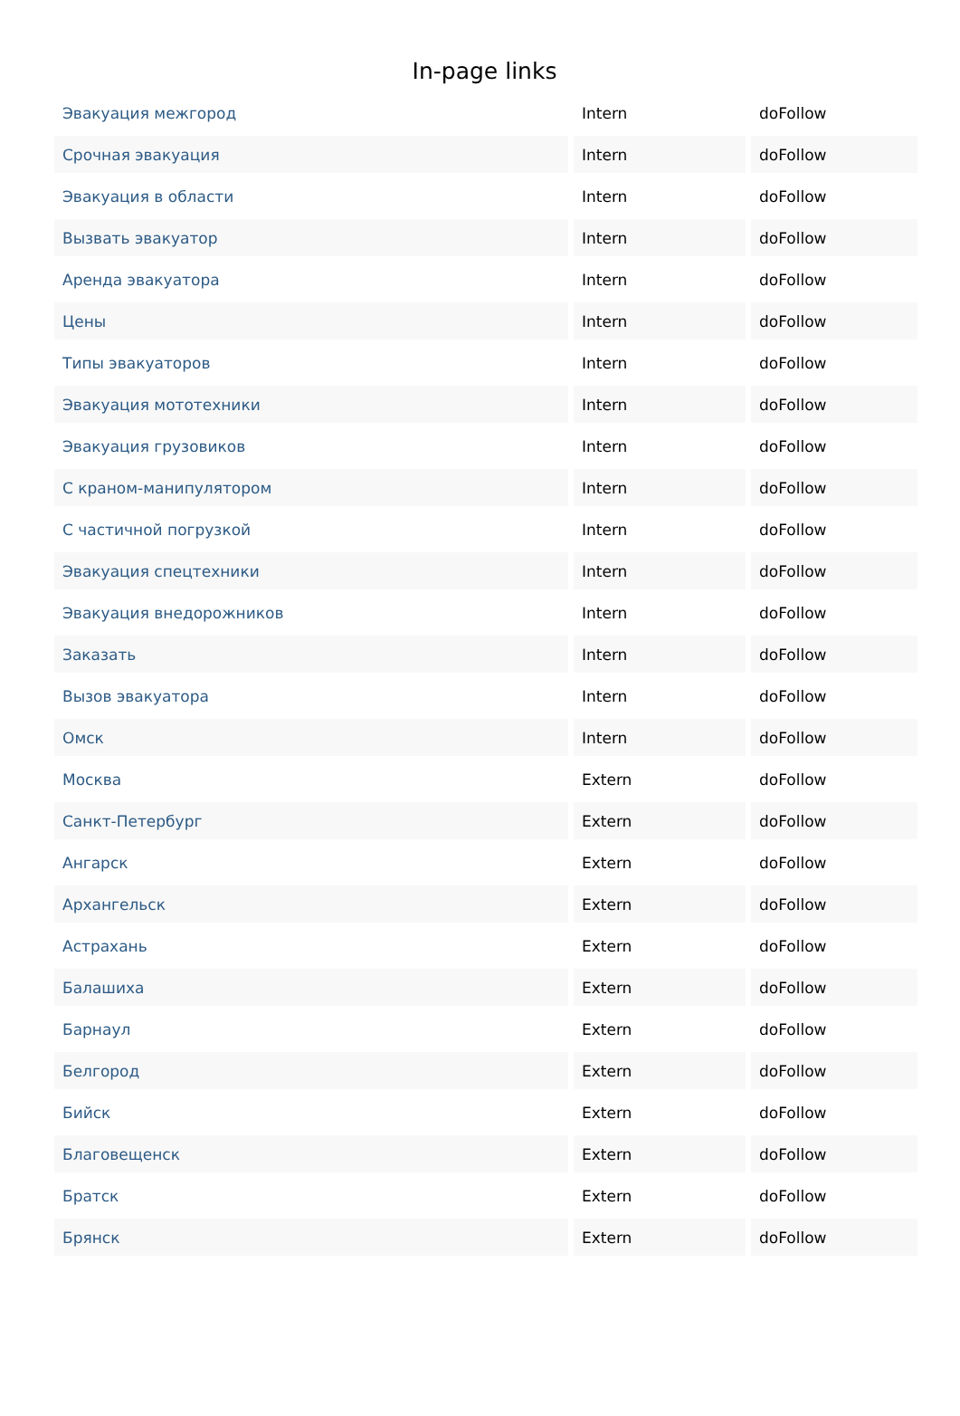In-page links
| Эвакуация межгород | Intern | doFollow |
| Срочная эвакуация | Intern | doFollow |
| Эвакуация в области | Intern | doFollow |
| Вызвать эвакуатор | Intern | doFollow |
| Аренда эвакуатора | Intern | doFollow |
| Цены | Intern | doFollow |
| Типы эвакуаторов | Intern | doFollow |
| Эвакуация мототехники | Intern | doFollow |
| Эвакуация грузовиков | Intern | doFollow |
| С краном-манипулятором | Intern | doFollow |
| С частичной погрузкой | Intern | doFollow |
| Эвакуация спецтехники | Intern | doFollow |
| Эвакуация внедорожников | Intern | doFollow |
| Заказать | Intern | doFollow |
| Вызов эвакуатора | Intern | doFollow |
| Омск | Intern | doFollow |
| Москва | Extern | doFollow |
| Санкт-Петербург | Extern | doFollow |
| Ангарск | Extern | doFollow |
| Архангельск | Extern | doFollow |
| Астрахань | Extern | doFollow |
| Балашиха | Extern | doFollow |
| Барнаул | Extern | doFollow |
| Белгород | Extern | doFollow |
| Бийск | Extern | doFollow |
| Благовещенск | Extern | doFollow |
| Братск | Extern | doFollow |
| Брянск | Extern | doFollow |